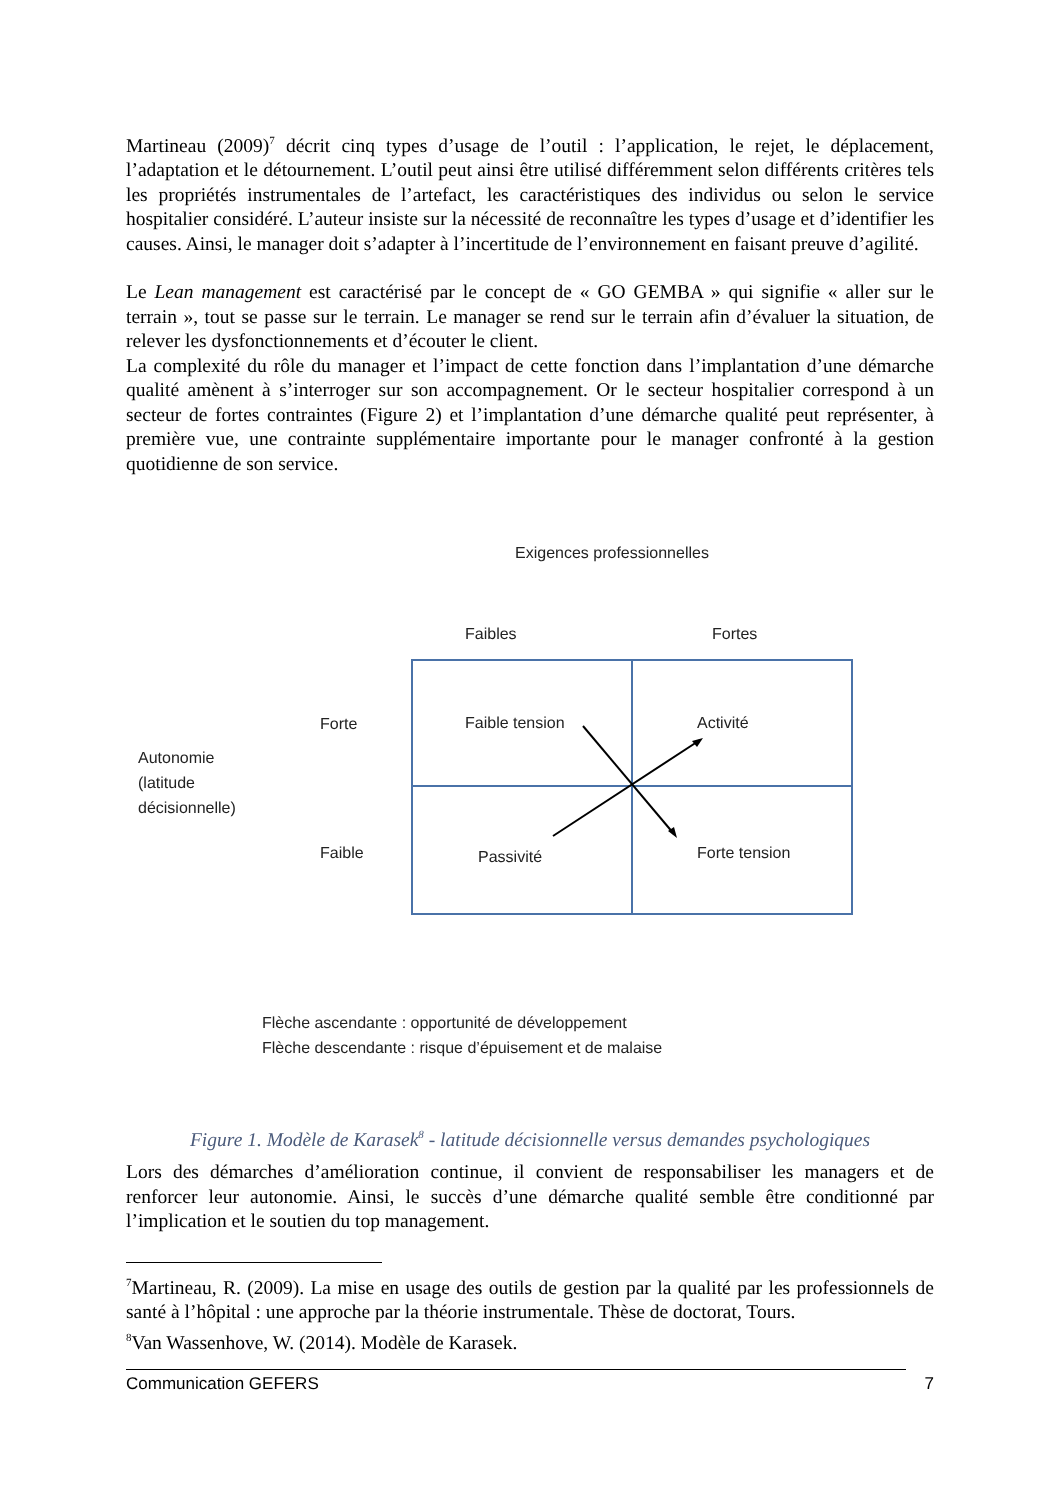Martineau (2009)<sup>7</sup> décrit cinq types d’usage de l’outil : l’application, le rejet, le déplacement, l’adaptation et le détournement. L’outil peut ainsi être utilisé différemment selon différents critères tels les propriétés instrumentales de l’artefact, les caractéristiques des individus ou selon le service hospitalier considéré. L’auteur insiste sur la nécessité de reconnaître les types d’usage et d’identifier les causes. Ainsi, le manager doit s’adapter à l’incertitude de l’environnement en faisant preuve d’agilité.
Le Lean management est caractérisé par le concept de « GO GEMBA » qui signifie « aller sur le terrain », tout se passe sur le terrain. Le manager se rend sur le terrain afin d’évaluer la situation, de relever les dysfonctionnements et d’écouter le client.
La complexité du rôle du manager et l’impact de cette fonction dans l’implantation d’une démarche qualité amènent à s’interroger sur son accompagnement. Or le secteur hospitalier correspond à un secteur de fortes contraintes (Figure 2) et l’implantation d’une démarche qualité peut représenter, à première vue, une contrainte supplémentaire importante pour le manager confronté à la gestion quotidienne de son service.
Exigences professionnelles
Faibles Fortes
Autonomie
(latitude
décisionnelle)
Forte Faible tension Activité
Faible Passivité Forte tension
Flèche ascendante : opportunité de développement
Flèche descendante : risque d’épuisement et de malaise
Figure 1. Modèle de Karasek<sup>8</sup> - latitude décisionnelle versus demandes psychologiques
Lors des démarches d’amélioration continue, il convient de responsabiliser les managers et de renforcer leur autonomie. Ainsi, le succès d’une démarche qualité semble être conditionné par l’implication et le soutien du top management.
<sup>7</sup> Martineau, R. (2009). La mise en usage des outils de gestion par la qualité par les professionnels de santé à l’hôpital : une approche par la théorie instrumentale. Thèse de doctorat, Tours.
<sup>8</sup> Van Wassenhove, W. (2014). Modèle de Karasek.
Communication GEFERS 7